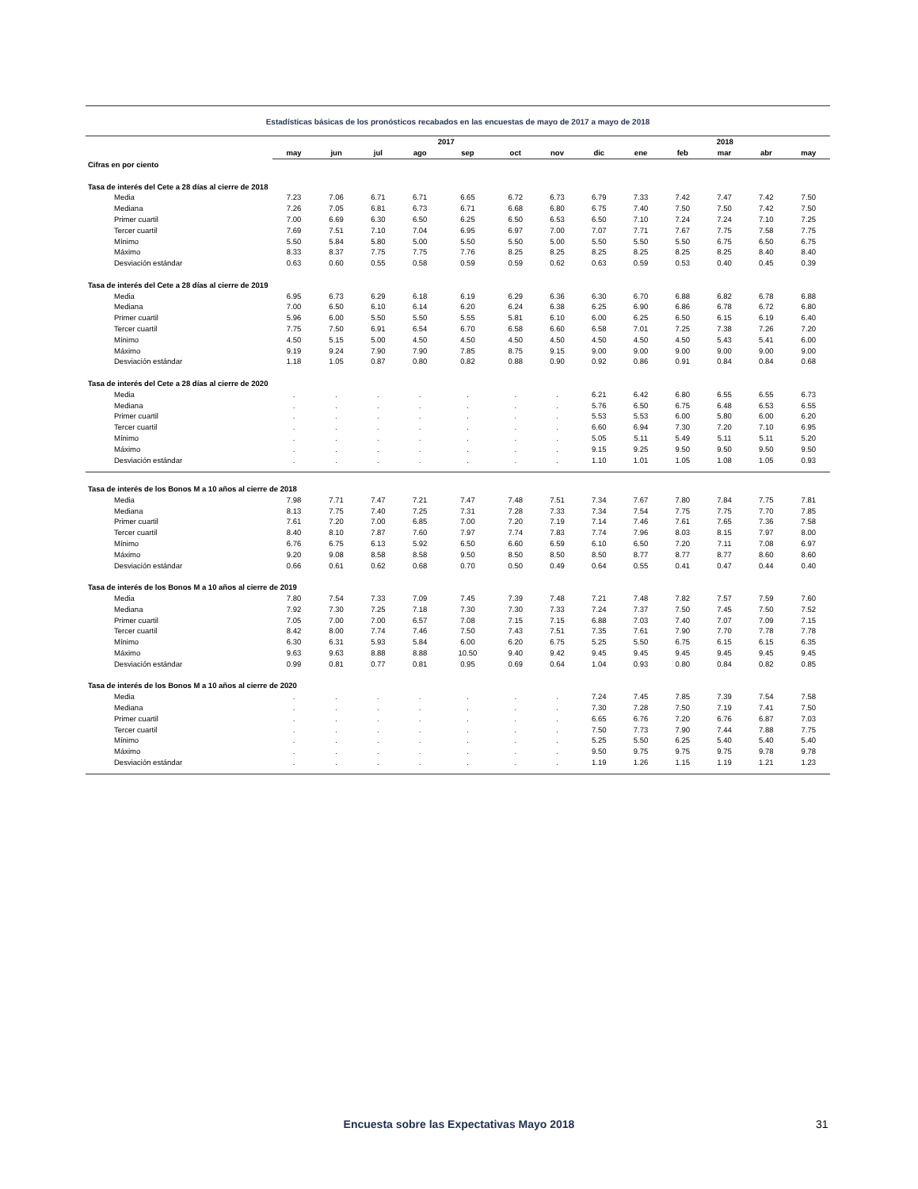Estadísticas básicas de los pronósticos recabados en las encuestas de mayo de 2017 a mayo de 2018
| | 2017 | | | | | | | | 2018 | | | | |
| --- | --- | --- | --- | --- | --- | --- | --- | --- | --- | --- | --- | --- | --- |
| | may | jun | jul | ago | sep | oct | nov | dic | ene | feb | mar | abr | may |
| Cifras en por ciento | | | | | | | | | | | | | |
| Tasa de interés del Cete a 28 días al cierre de 2018 | | | | | | | | | | | | | |
| Media | 7.23 | 7.06 | 6.71 | 6.71 | 6.65 | 6.72 | 6.73 | 6.79 | 7.33 | 7.42 | 7.47 | 7.42 | 7.50 |
| Mediana | 7.26 | 7.05 | 6.81 | 6.73 | 6.71 | 6.68 | 6.80 | 6.75 | 7.40 | 7.50 | 7.50 | 7.42 | 7.50 |
| Primer cuartil | 7.00 | 6.69 | 6.30 | 6.50 | 6.25 | 6.50 | 6.53 | 6.50 | 7.10 | 7.24 | 7.24 | 7.10 | 7.25 |
| Tercer cuartil | 7.69 | 7.51 | 7.10 | 7.04 | 6.95 | 6.97 | 7.00 | 7.07 | 7.71 | 7.67 | 7.75 | 7.58 | 7.75 |
| Mínimo | 5.50 | 5.84 | 5.80 | 5.00 | 5.50 | 5.50 | 5.00 | 5.50 | 5.50 | 5.50 | 6.75 | 6.50 | 6.75 |
| Máximo | 8.33 | 8.37 | 7.75 | 7.75 | 7.76 | 8.25 | 8.25 | 8.25 | 8.25 | 8.25 | 8.25 | 8.40 | 8.40 |
| Desviación estándar | 0.63 | 0.60 | 0.55 | 0.58 | 0.59 | 0.59 | 0.62 | 0.63 | 0.59 | 0.53 | 0.40 | 0.45 | 0.39 |
| Tasa de interés del Cete a 28 días al cierre de 2019 | | | | | | | | | | | | | |
| Media | 6.95 | 6.73 | 6.29 | 6.18 | 6.19 | 6.29 | 6.36 | 6.30 | 6.70 | 6.88 | 6.82 | 6.78 | 6.88 |
| Mediana | 7.00 | 6.50 | 6.10 | 6.14 | 6.20 | 6.24 | 6.38 | 6.25 | 6.90 | 6.86 | 6.78 | 6.72 | 6.80 |
| Primer cuartil | 5.96 | 6.00 | 5.50 | 5.50 | 5.55 | 5.81 | 6.10 | 6.00 | 6.25 | 6.50 | 6.15 | 6.19 | 6.40 |
| Tercer cuartil | 7.75 | 7.50 | 6.91 | 6.54 | 6.70 | 6.58 | 6.60 | 6.58 | 7.01 | 7.25 | 7.38 | 7.26 | 7.20 |
| Mínimo | 4.50 | 5.15 | 5.00 | 4.50 | 4.50 | 4.50 | 4.50 | 4.50 | 4.50 | 4.50 | 5.43 | 5.41 | 6.00 |
| Máximo | 9.19 | 9.24 | 7.90 | 7.90 | 7.85 | 8.75 | 9.15 | 9.00 | 9.00 | 9.00 | 9.00 | 9.00 | 9.00 |
| Desviación estándar | 1.18 | 1.05 | 0.87 | 0.80 | 0.82 | 0.88 | 0.90 | 0.92 | 0.86 | 0.91 | 0.84 | 0.84 | 0.68 |
| Tasa de interés del Cete a 28 días al cierre de 2020 | | | | | | | | | | | | | |
| Media | . | . | . | . | . | . | . | 6.21 | 6.42 | 6.80 | 6.55 | 6.55 | 6.73 |
| Mediana | . | . | . | . | . | . | . | 5.76 | 6.50 | 6.75 | 6.48 | 6.53 | 6.55 |
| Primer cuartil | . | . | . | . | . | . | . | 5.53 | 5.53 | 6.00 | 5.80 | 6.00 | 6.20 |
| Tercer cuartil | . | . | . | . | . | . | . | 6.60 | 6.94 | 7.30 | 7.20 | 7.10 | 6.95 |
| Mínimo | . | . | . | . | . | . | . | 5.05 | 5.11 | 5.49 | 5.11 | 5.11 | 5.20 |
| Máximo | . | . | . | . | . | . | . | 9.15 | 9.25 | 9.50 | 9.50 | 9.50 | 9.50 |
| Desviación estándar | . | . | . | . | . | . | . | 1.10 | 1.01 | 1.05 | 1.08 | 1.05 | 0.93 |
| Tasa de interés de los Bonos M a 10 años al cierre de 2018 | | | | | | | | | | | | | |
| Media | 7.98 | 7.71 | 7.47 | 7.21 | 7.47 | 7.48 | 7.51 | 7.34 | 7.67 | 7.80 | 7.84 | 7.75 | 7.81 |
| Mediana | 8.13 | 7.75 | 7.40 | 7.25 | 7.31 | 7.28 | 7.33 | 7.34 | 7.54 | 7.75 | 7.75 | 7.70 | 7.85 |
| Primer cuartil | 7.61 | 7.20 | 7.00 | 6.85 | 7.00 | 7.20 | 7.19 | 7.14 | 7.46 | 7.61 | 7.65 | 7.36 | 7.58 |
| Tercer cuartil | 8.40 | 8.10 | 7.87 | 7.60 | 7.97 | 7.74 | 7.83 | 7.74 | 7.96 | 8.03 | 8.15 | 7.97 | 8.00 |
| Mínimo | 6.76 | 6.75 | 6.13 | 5.92 | 6.50 | 6.60 | 6.59 | 6.10 | 6.50 | 7.20 | 7.11 | 7.08 | 6.97 |
| Máximo | 9.20 | 9.08 | 8.58 | 8.58 | 9.50 | 8.50 | 8.50 | 8.50 | 8.77 | 8.77 | 8.77 | 8.60 | 8.60 |
| Desviación estándar | 0.66 | 0.61 | 0.62 | 0.68 | 0.70 | 0.50 | 0.49 | 0.64 | 0.55 | 0.41 | 0.47 | 0.44 | 0.40 |
| Tasa de interés de los Bonos M a 10 años al cierre de 2019 | | | | | | | | | | | | | |
| Media | 7.80 | 7.54 | 7.33 | 7.09 | 7.45 | 7.39 | 7.48 | 7.21 | 7.48 | 7.82 | 7.57 | 7.59 | 7.60 |
| Mediana | 7.92 | 7.30 | 7.25 | 7.18 | 7.30 | 7.30 | 7.33 | 7.24 | 7.37 | 7.50 | 7.45 | 7.50 | 7.52 |
| Primer cuartil | 7.05 | 7.00 | 7.00 | 6.57 | 7.08 | 7.15 | 7.15 | 6.88 | 7.03 | 7.40 | 7.07 | 7.09 | 7.15 |
| Tercer cuartil | 8.42 | 8.00 | 7.74 | 7.46 | 7.50 | 7.43 | 7.51 | 7.35 | 7.61 | 7.90 | 7.70 | 7.78 | 7.78 |
| Mínimo | 6.30 | 6.31 | 5.93 | 5.84 | 6.00 | 6.20 | 6.75 | 5.25 | 5.50 | 6.75 | 6.15 | 6.15 | 6.35 |
| Máximo | 9.63 | 9.63 | 8.88 | 8.88 | 10.50 | 9.40 | 9.42 | 9.45 | 9.45 | 9.45 | 9.45 | 9.45 | 9.45 |
| Desviación estándar | 0.99 | 0.81 | 0.77 | 0.81 | 0.95 | 0.69 | 0.64 | 1.04 | 0.93 | 0.80 | 0.84 | 0.82 | 0.85 |
| Tasa de interés de los Bonos M a 10 años al cierre de 2020 | | | | | | | | | | | | | |
| Media | . | . | . | . | . | . | . | 7.24 | 7.45 | 7.85 | 7.39 | 7.54 | 7.58 |
| Mediana | . | . | . | . | . | . | . | 7.30 | 7.28 | 7.50 | 7.19 | 7.41 | 7.50 |
| Primer cuartil | . | . | . | . | . | . | . | 6.65 | 6.76 | 7.20 | 6.76 | 6.87 | 7.03 |
| Tercer cuartil | . | . | . | . | . | . | . | 7.50 | 7.73 | 7.90 | 7.44 | 7.88 | 7.75 |
| Mínimo | . | . | . | . | . | . | . | 5.25 | 5.50 | 6.25 | 5.40 | 5.40 | 5.40 |
| Máximo | . | . | . | . | . | . | . | 9.50 | 9.75 | 9.75 | 9.75 | 9.78 | 9.78 |
| Desviación estándar | . | . | . | . | . | . | . | 1.19 | 1.26 | 1.15 | 1.19 | 1.21 | 1.23 |
Encuesta sobre las Expectativas Mayo 2018 31